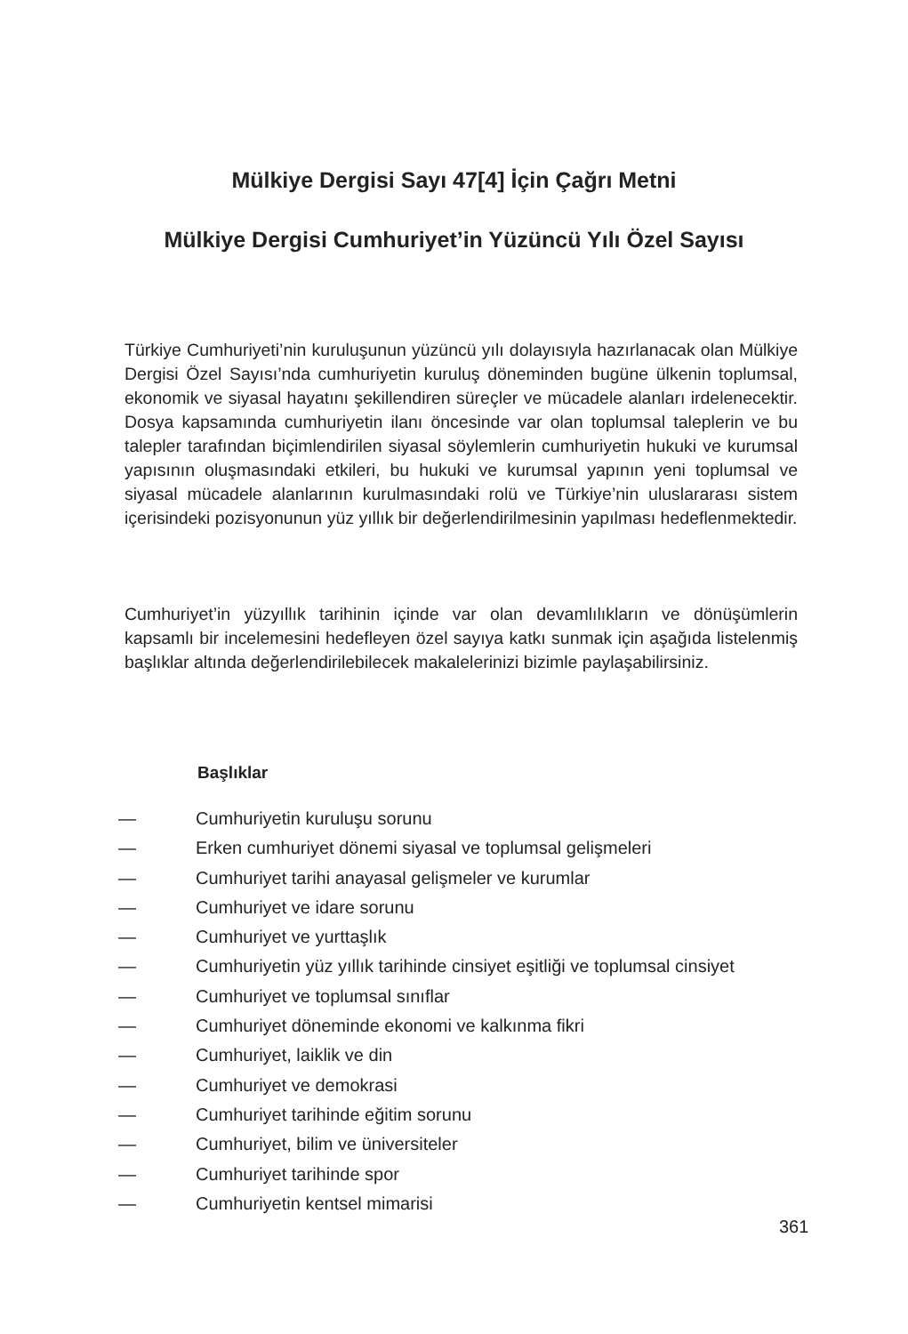Mülkiye Dergisi Sayı 47[4] İçin Çağrı Metni
Mülkiye Dergisi Cumhuriyet’in Yüzüncü Yılı Özel Sayısı
Türkiye Cumhuriyeti’nin kuruluşunun yüzüncü yılı dolayısıyla hazırlanacak olan Mülkiye Dergisi Özel Sayısı’nda cumhuriyetin kuruluş döneminden bugüne ülkenin toplumsal, ekonomik ve siyasal hayatını şekillendiren süreçler ve mücadele alanları irdelenecektir. Dosya kapsamında cumhuriyetin ilanı öncesinde var olan toplumsal taleplerin ve bu talepler tarafından biçimlendirilen siyasal söylemlerin cumhuriyetin hukuki ve kurumsal yapısının oluşmasındaki etkileri, bu hukuki ve kurumsal yapının yeni toplumsal ve siyasal mücadele alanlarının kurulmasındaki rolü ve Türkiye’nin uluslararası sistem içerisindeki pozisyonunun yüz yıllık bir değerlendirilmesinin yapılması hedeflenmektedir.
Cumhuriyet’in yüzyıllık tarihinin içinde var olan devamlılıkların ve dönüşümlerin kapsamlı bir incelemesini hedefleyen özel sayıya katkı sunmak için aşağıda listelenmiş başlıklar altında değerlendirilebilecek makalelerinizi bizimle paylaşabilirsiniz.
Başlıklar
— Cumhuriyetin kuruluşu sorunu
— Erken cumhuriyet dönemi siyasal ve toplumsal gelişmeleri
— Cumhuriyet tarihi anayasal gelişmeler ve kurumlar
— Cumhuriyet ve idare sorunu
— Cumhuriyet ve yurttaşlık
— Cumhuriyetin yüz yıllık tarihinde cinsiyet eşitliği ve toplumsal cinsiyet
— Cumhuriyet ve toplumsal sınıflar
— Cumhuriyet döneminde ekonomi ve kalkınma fikri
— Cumhuriyet, laiklik ve din
— Cumhuriyet ve demokrasi
— Cumhuriyet tarihinde eğitim sorunu
— Cumhuriyet, bilim ve üniversiteler
— Cumhuriyet tarihinde spor
— Cumhuriyetin kentsel mimarisi
361